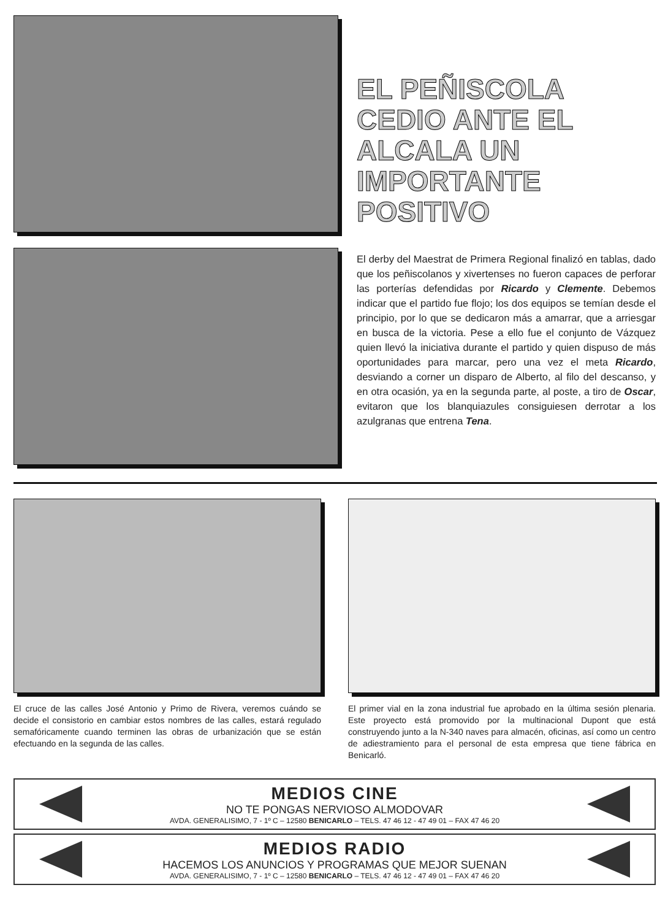EL PEÑISCOLA CEDIO ANTE EL ALCALA UN IMPORTANTE POSITIVO
El derby del Maestrat de Primera Regional finalizó en tablas, dado que los peñiscolanos y xivertenses no fueron capaces de perforar las porterías defendidas por Ricardo y Clemente. Debemos indicar que el partido fue flojo; los dos equipos se temían desde el principio, por lo que se dedicaron más a amarrar, que a arriesgar en busca de la victoria. Pese a ello fue el conjunto de Vázquez quien llevó la iniciativa durante el partido y quien dispuso de más oportunidades para marcar, pero una vez el meta Ricardo, desviando a corner un disparo de Alberto, al filo del descanso, y en otra ocasión, ya en la segunda parte, al poste, a tiro de Oscar, evitaron que los blanquiazules consiguiesen derrotar a los azulgranas que entrena Tena.
El cruce de las calles José Antonio y Primo de Rivera, veremos cuándo se decide el consistorio en cambiar estos nombres de las calles, estará regulado semafóricamente cuando terminen las obras de urbanización que se están efectuando en la segunda de las calles.
El primer vial en la zona industrial fue aprobado en la última sesión plenaria. Este proyecto está promovido por la multinacional Dupont que está construyendo junto a la N-340 naves para almacén, oficinas, así como un centro de adiestramiento para el personal de esta empresa que tiene fábrica en Benicarló.
MEDIOS CINE
NO TE PONGAS NERVIOSO ALMODOVAR
AVDA. GENERALISIMO, 7 - 1º C – 12580 BENICARLO – TELS. 47 46 12 - 47 49 01 – FAX 47 46 20
MEDIOS RADIO
HACEMOS LOS ANUNCIOS Y PROGRAMAS QUE MEJOR SUENAN
AVDA. GENERALISIMO, 7 - 1º C – 12580 BENICARLO – TELS. 47 46 12 - 47 49 01 – FAX 47 46 20